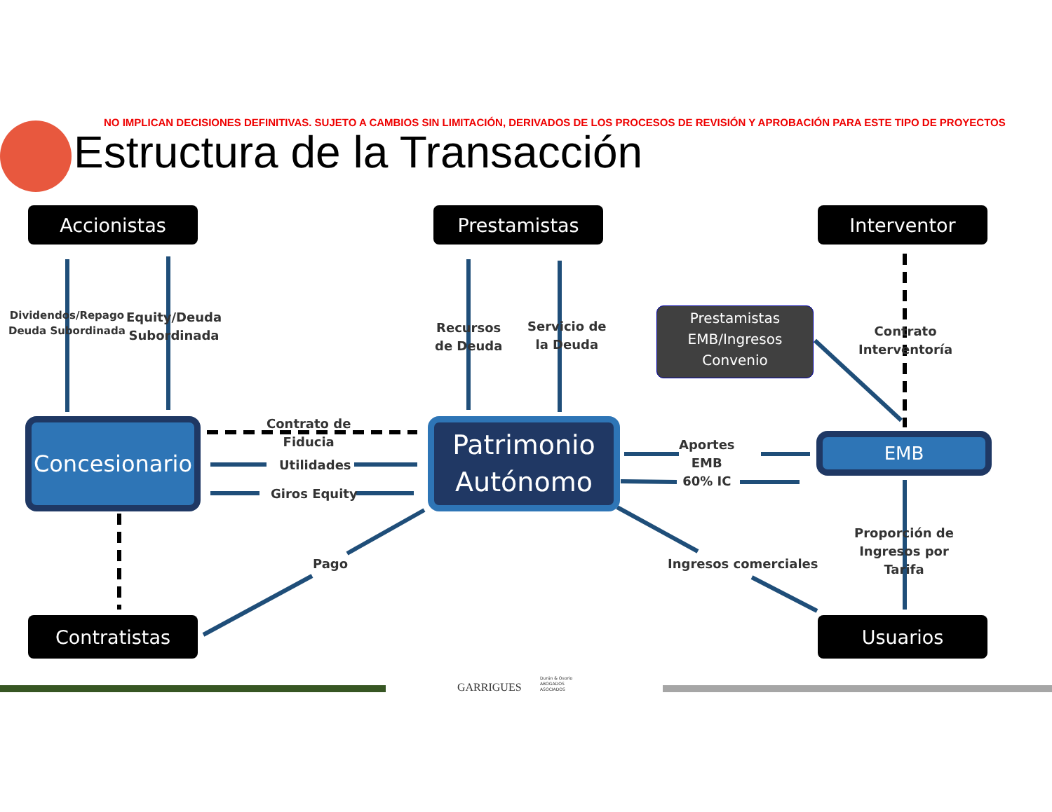NO IMPLICAN DECISIONES DEFINITIVAS. SUJETO A CAMBIOS SIN LIMITACIÓN, DERIVADOS DE LOS PROCESOS DE REVISIÓN Y APROBACIÓN PARA ESTE TIPO DE PROYECTOS
Estructura de la Transacción
Accionistas Prestamistas Interventor
Contratistas Usuarios
Dividendos/Repago
Deuda Subordinada
Equity/Deuda
Subordinada
Recursos
de Deuda
Servicio de
la Deuda
Prestamistas
EMB/Ingresos
Convenio
Contrato
Interventoría
Concesionario
Patrimonio
Autónomo
EMB
Contrato de
Fiducia
Utilidades
Giros Equity
Aportes
EMB
60% IC
Pago Ingresos comerciales
Proporción de
Ingresos por
Tarifa
GARRIGUES
Durán & Osorio
ABOGADOS
ASOCIADOS